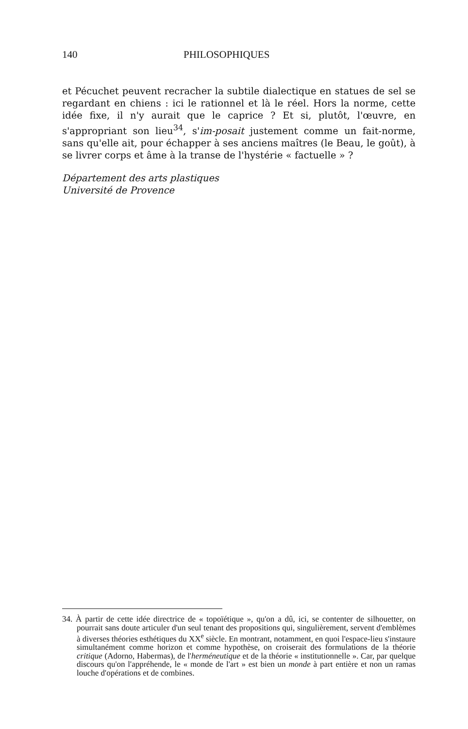140 PHILOSOPHIQUES
et Pécuchet peuvent recracher la subtile dialectique en statues de sel se regardant en chiens : ici le rationnel et là le réel. Hors la norme, cette idée fixe, il n'y aurait que le caprice ? Et si, plutôt, l'œuvre, en s'appropriant son lieu<sup>34</sup>, s'im-posait justement comme un fait-norme, sans qu'elle ait, pour échapper à ses anciens maîtres (le Beau, le goût), à se livrer corps et âme à la transe de l'hystérie « factuelle » ?
Département des arts plastiques
Université de Provence
34. À partir de cette idée directrice de « topoïétique », qu'on a dû, ici, se contenter de silhouetter, on pourrait sans doute articuler d'un seul tenant des propositions qui, singulièrement, servent d'emblèmes à diverses théories esthétiques du XX<sup>e</sup> siècle. En montrant, notamment, en quoi l'espace-lieu s'instaure simultanément comme horizon et comme hypothèse, on croiserait des formulations de la théorie critique (Adorno, Habermas), de l'herméneutique et de la théorie « institutionnelle ». Car, par quelque discours qu'on l'appréhende, le « monde de l'art » est bien un monde à part entière et non un ramas louche d'opérations et de combines.